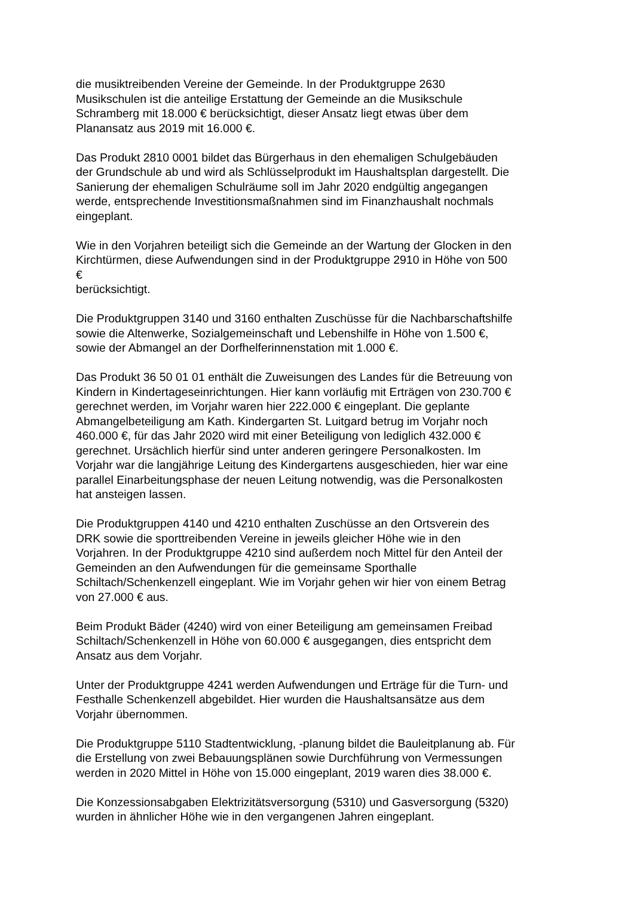die musiktreibenden Vereine der Gemeinde. In der Produktgruppe 2630
Musikschulen ist die anteilige Erstattung der Gemeinde an die Musikschule
Schramberg mit 18.000 € berücksichtigt, dieser Ansatz liegt etwas über dem
Planansatz aus 2019 mit 16.000 €.
Das Produkt 2810 0001 bildet das Bürgerhaus in den ehemaligen Schulgebäuden
der Grundschule ab und wird als Schlüsselprodukt im Haushaltsplan dargestellt. Die
Sanierung der ehemaligen Schulräume soll im Jahr 2020 endgültig angegangen
werde, entsprechende Investitionsmaßnahmen sind im Finanzhaushalt nochmals
eingeplant.
Wie in den Vorjahren beteiligt sich die Gemeinde an der Wartung der Glocken in den
Kirchtürmen, diese Aufwendungen sind in der Produktgruppe 2910 in Höhe von 500
€
berücksichtigt.
Die Produktgruppen 3140 und 3160 enthalten Zuschüsse für die Nachbarschaftshilfe
sowie die Altenwerke, Sozialgemeinschaft und Lebenshilfe in Höhe von 1.500 €,
sowie der Abmangel an der Dorfhelferinnenstation mit 1.000 €.
Das Produkt 36 50 01 01 enthält die Zuweisungen des Landes für die Betreuung von
Kindern in Kindertageseinrichtungen. Hier kann vorläufig mit Erträgen von 230.700 €
gerechnet werden, im Vorjahr waren hier 222.000 € eingeplant. Die geplante
Abmangelbeteiligung am Kath. Kindergarten St. Luitgard betrug im Vorjahr noch
460.000 €, für das Jahr 2020 wird mit einer Beteiligung von lediglich 432.000 €
gerechnet. Ursächlich hierfür sind unter anderen geringere Personalkosten. Im
Vorjahr war die langjährige Leitung des Kindergartens ausgeschieden, hier war eine
parallel Einarbeitungsphase der neuen Leitung notwendig, was die Personalkosten
hat ansteigen lassen.
Die Produktgruppen 4140 und 4210 enthalten Zuschüsse an den Ortsverein des
DRK sowie die sporttreibenden Vereine in jeweils gleicher Höhe wie in den
Vorjahren. In der Produktgruppe 4210 sind außerdem noch Mittel für den Anteil der
Gemeinden an den Aufwendungen für die gemeinsame Sporthalle
Schiltach/Schenkenzell eingeplant. Wie im Vorjahr gehen wir hier von einem Betrag
von 27.000 € aus.
Beim Produkt Bäder (4240) wird von einer Beteiligung am gemeinsamen Freibad
Schiltach/Schenkenzell in Höhe von 60.000 € ausgegangen, dies entspricht dem
Ansatz aus dem Vorjahr.
Unter der Produktgruppe 4241 werden Aufwendungen und Erträge für die Turn- und
Festhalle Schenkenzell abgebildet. Hier wurden die Haushaltsansätze aus dem
Vorjahr übernommen.
Die Produktgruppe 5110 Stadtentwicklung, -planung bildet die Bauleitplanung ab. Für
die Erstellung von zwei Bebauungsplänen sowie Durchführung von Vermessungen
werden in 2020 Mittel in Höhe von 15.000 eingeplant, 2019 waren dies 38.000 €.
Die Konzessionsabgaben Elektrizitätsversorgung (5310) und Gasversorgung (5320)
wurden in ähnlicher Höhe wie in den vergangenen Jahren eingeplant.